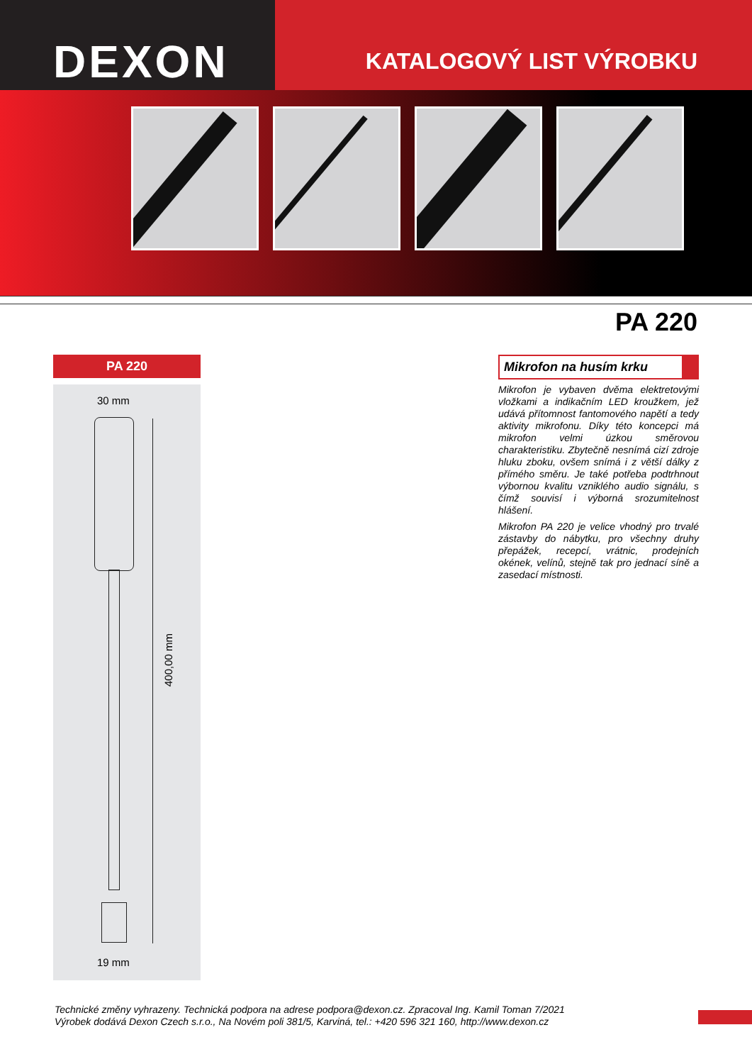DEXON
KATALOGOVÝ LIST VÝROBKU
PA 220
PA 220
30 mm
400,00 mm
19 mm
Mikrofon na husím krku
Mikrofon je vybaven dvěma elektretovými vložkami a indikačním LED kroužkem, jež udává přítomnost fantomového napětí a tedy aktivity mikrofonu. Díky této koncepci má mikrofon velmi úzkou směrovou charakteristiku. Zbytečně nesnímá cizí zdroje hluku zboku, ovšem snímá i z větší dálky z přímého směru. Je také potřeba podtrhnout výbornou kvalitu vzniklého audio signálu, s čímž souvisí i výborná srozumitelnost hlášení.
Mikrofon PA 220 je velice vhodný pro trvalé zástavby do nábytku, pro všechny druhy přepážek, recepcí, vrátnic, prodejních okének, velínů, stejně tak pro jednací síně a zasedací místnosti.
Technické změny vyhrazeny. Technická podpora na adrese podpora@dexon.cz. Zpracoval Ing. Kamil Toman 7/2021
Výrobek dodává Dexon Czech s.r.o., Na Novém poli 381/5, Karviná, tel.: +420 596 321 160, http://www.dexon.cz